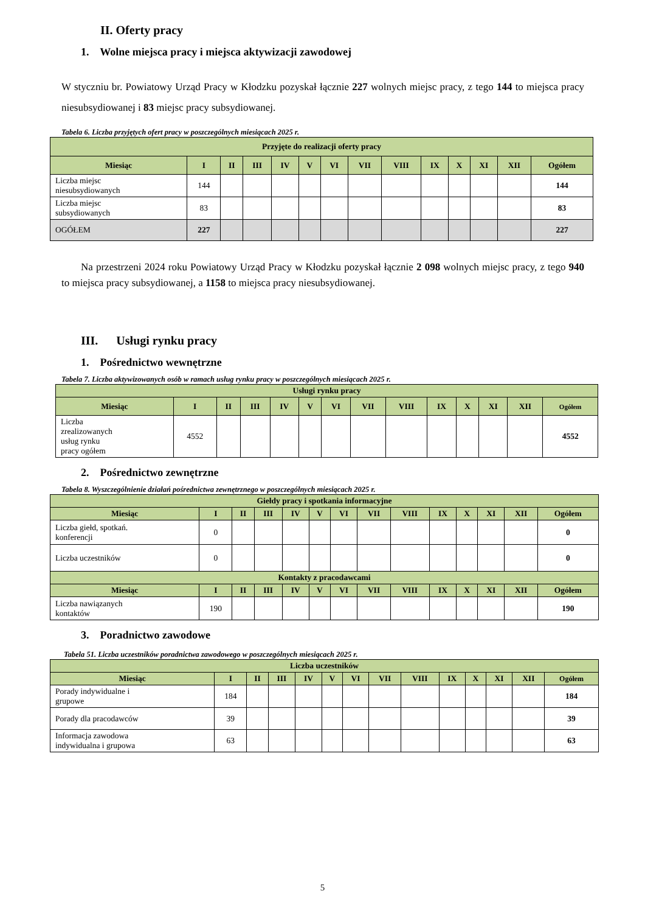II. Oferty pracy
1. Wolne miejsca pracy i miejsca aktywizacji zawodowej
W styczniu br. Powiatowy Urząd Pracy w Kłodzku pozyskał łącznie 227 wolnych miejsc pracy, z tego 144 to miejsca pracy niesubsydiowanej i 83 miejsc pracy subsydiowanej.
Tabela 6. Liczba przyjętych ofert pracy w poszczególnych miesiącach 2025 r.
| Przyjęte do realizacji oferty pracy | | | | | | | | | | | | | |
| --- | --- | --- | --- | --- | --- | --- | --- | --- | --- | --- | --- | --- | --- |
| Miesiąc | I | II | III | IV | V | VI | VII | VIII | IX | X | XI | XII | Ogółem |
| Liczba miejsc niesubsydiowanych | 144 | | | | | | | | | | | | 144 |
| Liczba miejsc subsydiowanych | 83 | | | | | | | | | | | | 83 |
| OGÓŁEM | 227 | | | | | | | | | | | | 227 |
Na przestrzeni 2024 roku Powiatowy Urząd Pracy w Kłodzku pozyskał łącznie 2 098 wolnych miejsc pracy, z tego 940 to miejsca pracy subsydiowanej, a 1158 to miejsca pracy niesubsydiowanej.
III. Usługi rynku pracy
1. Pośrednictwo wewnętrzne
Tabela 7. Liczba aktywizowanych osób w ramach usług rynku pracy w poszczególnych miesiącach 2025 r.
| Usługi rynku pracy | | | | | | | | | | | | | |
| --- | --- | --- | --- | --- | --- | --- | --- | --- | --- | --- | --- | --- | --- |
| Miesiąc | I | II | III | IV | V | VI | VII | VIII | IX | X | XI | XII | Ogółem |
| Liczba zrealizowanych usług rynku pracy ogółem | 4552 | | | | | | | | | | | | 4552 |
2. Pośrednictwo zewnętrzne
Tabela 8. Wyszczególnienie działań pośrednictwa zewnętrznego w poszczególnych miesiącach 2025 r.
| Giełdy pracy i spotkania informacyjne | | | | | | | | | | | | | |
| --- | --- | --- | --- | --- | --- | --- | --- | --- | --- | --- | --- | --- | --- |
| Miesiąc | I | II | III | IV | V | VI | VII | VIII | IX | X | XI | XII | Ogółem |
| Liczba giełd, spotkań. konferencji | 0 | | | | | | | | | | | | 0 |
| Liczba uczestników | 0 | | | | | | | | | | | | 0 |
| Kontakty z pracodawcami | | | | | | | | | | | | | |
| Miesiąc | I | II | III | IV | V | VI | VII | VIII | IX | X | XI | XII | Ogółem |
| Liczba nawiązanych kontaktów | 190 | | | | | | | | | | | | 190 |
3. Poradnictwo zawodowe
Tabela 51. Liczba uczestników poradnictwa zawodowego w poszczególnych miesiącach 2025 r.
| Liczba uczestników | | | | | | | | | | | | | |
| --- | --- | --- | --- | --- | --- | --- | --- | --- | --- | --- | --- | --- | --- |
| Miesiąc | I | II | III | IV | V | VI | VII | VIII | IX | X | XI | XII | Ogółem |
| Porady indywidualne i grupowe | 184 | | | | | | | | | | | | 184 |
| Porady dla pracodawców | 39 | | | | | | | | | | | | 39 |
| Informacja zawodowa indywidualna i grupowa | 63 | | | | | | | | | | | | 63 |
5